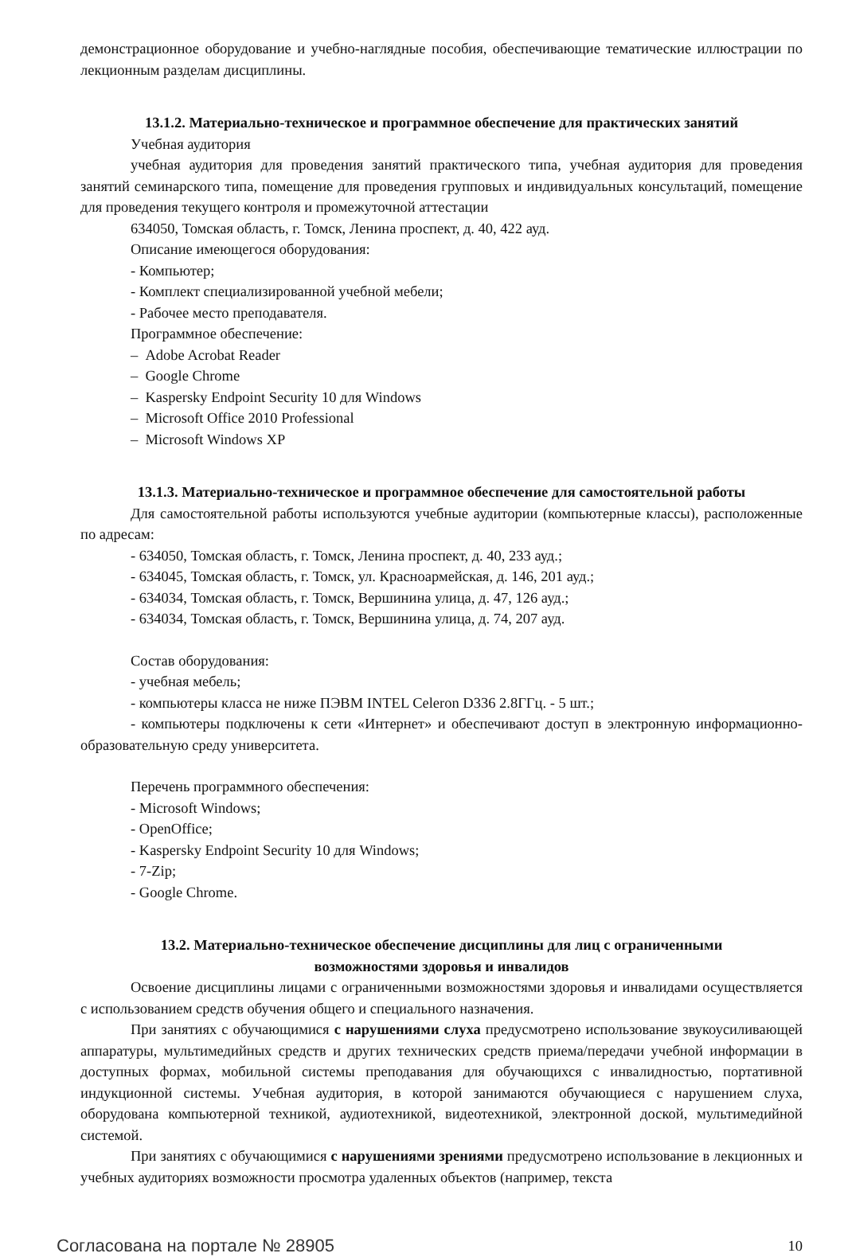демонстрационное оборудование и учебно-наглядные пособия, обеспечивающие тематические иллюстрации по лекционным разделам дисциплины.
13.1.2. Материально-техническое и программное обеспечение для практических занятий
Учебная аудитория
учебная аудитория для проведения занятий практического типа, учебная аудитория для проведения занятий семинарского типа, помещение для проведения групповых и индивидуальных консультаций, помещение для проведения текущего контроля и промежуточной аттестации
634050, Томская область, г. Томск, Ленина проспект, д. 40, 422 ауд.
Описание имеющегося оборудования:
- Компьютер;
- Комплект специализированной учебной мебели;
- Рабочее место преподавателя.
Программное обеспечение:
– Adobe Acrobat Reader
– Google Chrome
– Kaspersky Endpoint Security 10 для Windows
– Microsoft Office 2010 Professional
– Microsoft Windows XP
13.1.3. Материально-техническое и программное обеспечение для самостоятельной работы
Для самостоятельной работы используются учебные аудитории (компьютерные классы), расположенные по адресам:
- 634050, Томская область, г. Томск, Ленина проспект, д. 40, 233 ауд.;
- 634045, Томская область, г. Томск, ул. Красноармейская, д. 146, 201 ауд.;
- 634034, Томская область, г. Томск, Вершинина улица, д. 47, 126 ауд.;
- 634034, Томская область, г. Томск, Вершинина улица, д. 74, 207 ауд.
Состав оборудования:
- учебная мебель;
- компьютеры класса не ниже ПЭВМ INTEL Celeron D336 2.8ГГц. - 5 шт.;
- компьютеры подключены к сети «Интернет» и обеспечивают доступ в электронную информационно-образовательную среду университета.
Перечень программного обеспечения:
- Microsoft Windows;
- OpenOffice;
- Kaspersky Endpoint Security 10 для Windows;
- 7-Zip;
- Google Chrome.
13.2. Материально-техническое обеспечение дисциплины для лиц с ограниченными
возможностями здоровья и инвалидов
Освоение дисциплины лицами с ограниченными возможностями здоровья и инвалидами осуществляется с использованием средств обучения общего и специального назначения.
При занятиях с обучающимися с нарушениями слуха предусмотрено использование звукоусиливающей аппаратуры, мультимедийных средств и других технических средств приема/передачи учебной информации в доступных формах, мобильной системы преподавания для обучающихся с инвалидностью, портативной индукционной системы. Учебная аудитория, в которой занимаются обучающиеся с нарушением слуха, оборудована компьютерной техникой, аудиотехникой, видеотехникой, электронной доской, мультимедийной системой.
При занятиях с обучающимися с нарушениями зрениями предусмотрено использование в лекционных и учебных аудиториях возможности просмотра удаленных объектов (например, текста
Согласована на портале № 28905 10